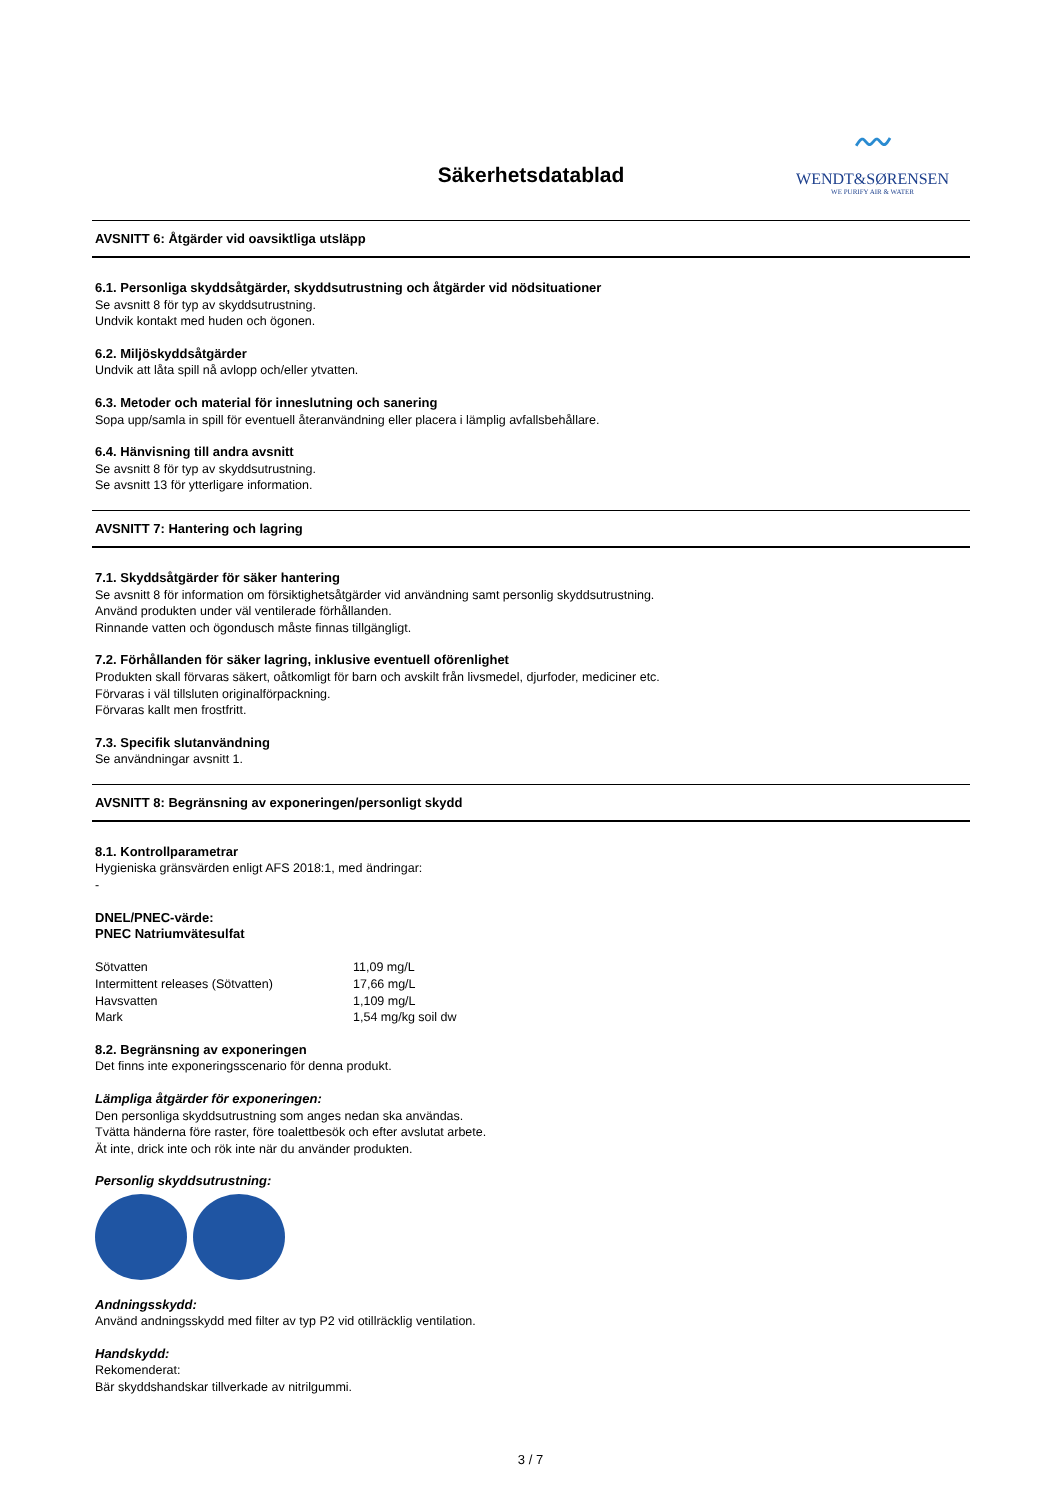Säkerhetsdatablad
〰
WENDT&SØRENSEN
WE PURIFY AIR & WATER
AVSNITT 6: Åtgärder vid oavsiktliga utsläpp
6.1. Personliga skyddsåtgärder, skyddsutrustning och åtgärder vid nödsituationer
Se avsnitt 8 för typ av skyddsutrustning.
Undvik kontakt med huden och ögonen.
6.2. Miljöskyddsåtgärder
Undvik att låta spill nå avlopp och/eller ytvatten.
6.3. Metoder och material för inneslutning och sanering
Sopa upp/samla in spill för eventuell återanvändning eller placera i lämplig avfallsbehållare.
6.4. Hänvisning till andra avsnitt
Se avsnitt 8 för typ av skyddsutrustning.
Se avsnitt 13 för ytterligare information.
AVSNITT 7: Hantering och lagring
7.1. Skyddsåtgärder för säker hantering
Se avsnitt 8 för information om försiktighetsåtgärder vid användning samt personlig skyddsutrustning.
Använd produkten under väl ventilerade förhållanden.
Rinnande vatten och ögondusch måste finnas tillgängligt.
7.2. Förhållanden för säker lagring, inklusive eventuell oförenlighet
Produkten skall förvaras säkert, oåtkomligt för barn och avskilt från livsmedel, djurfoder, mediciner etc.
Förvaras i väl tillsluten originalförpackning.
Förvaras kallt men frostfritt.
7.3. Specifik slutanvändning
Se användningar avsnitt 1.
AVSNITT 8: Begränsning av exponeringen/personligt skydd
8.1. Kontrollparametrar
Hygieniska gränsvärden enligt AFS 2018:1, med ändringar:
-
DNEL/PNEC-värde:
PNEC Natriumvätesulfat
| Sötvatten | 11,09 mg/L |
| Intermittent releases (Sötvatten) | 17,66 mg/L |
| Havsvatten | 1,109 mg/L |
| Mark | 1,54 mg/kg soil dw |
8.2. Begränsning av exponeringen
Det finns inte exponeringsscenario för denna produkt.
Lämpliga åtgärder för exponeringen:
Den personliga skyddsutrustning som anges nedan ska användas.
Tvätta händerna före raster, före toalettbesök och efter avslutat arbete.
Ät inte, drick inte och rök inte när du använder produkten.
Personlig skyddsutrustning:
Andningsskydd:
Använd andningsskydd med filter av typ P2 vid otillräcklig ventilation.
Handskydd:
Rekomenderat:
Bär skyddshandskar tillverkade av nitrilgummi.
3 / 7